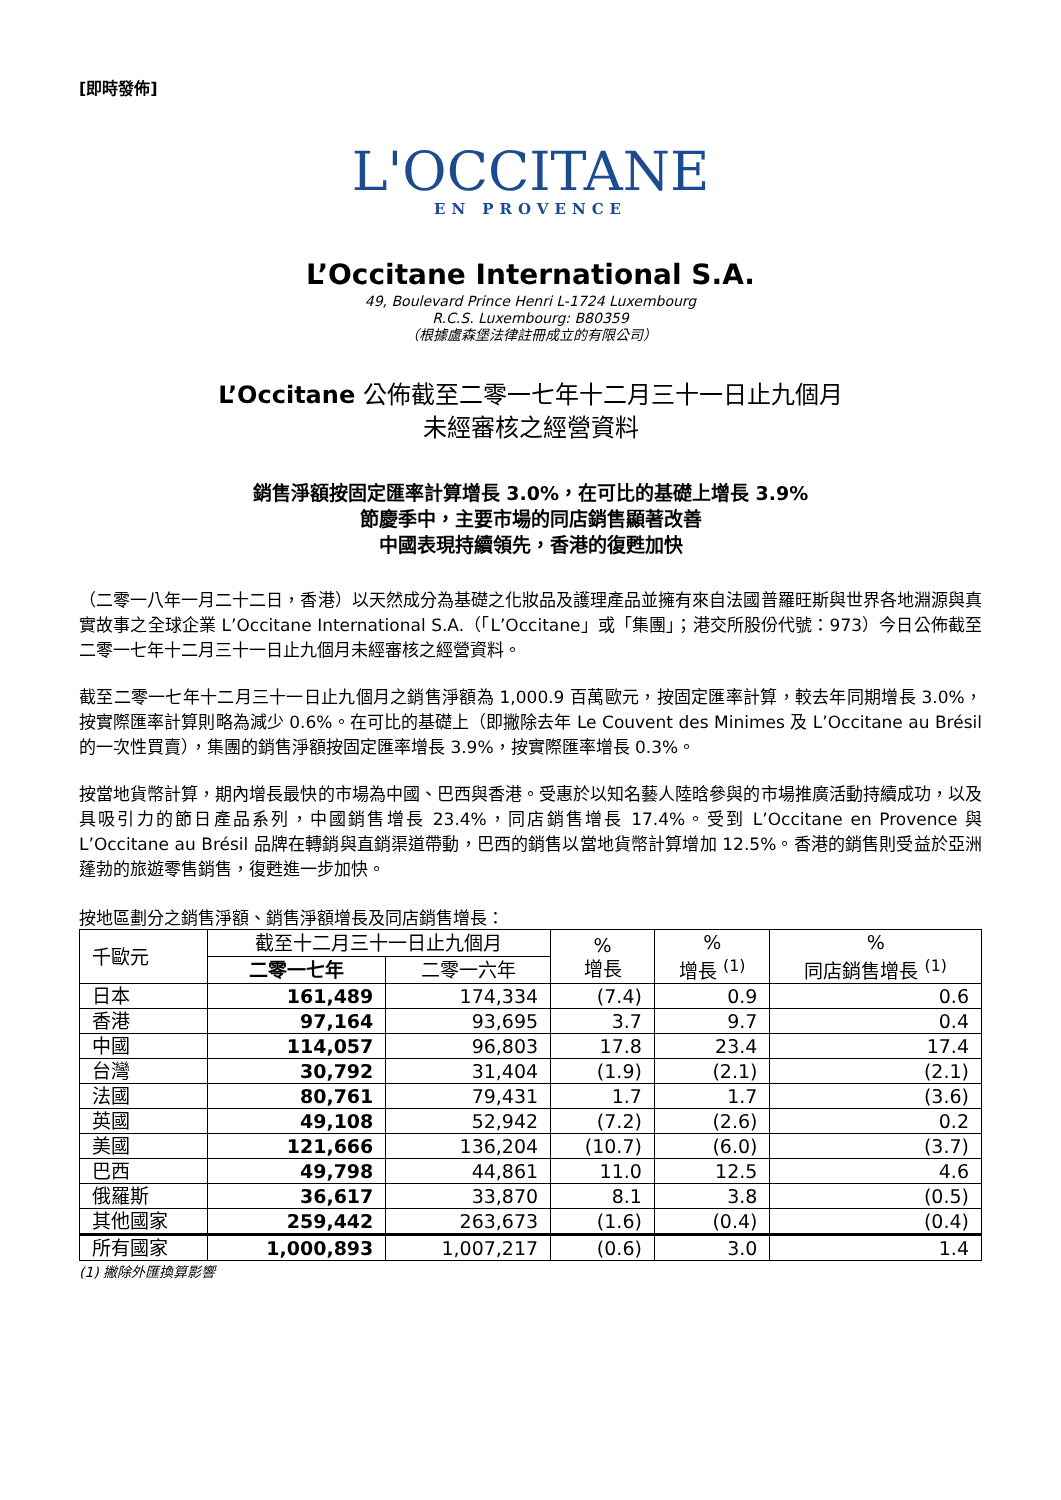[即時發佈]
L'OCCITANE
EN PROVENCE
L’Occitane International S.A.
49, Boulevard Prince Henri L-1724 Luxembourg
R.C.S. Luxembourg: B80359
（根據盧森堡法律註冊成立的有限公司）
L’Occitane 公佈截至二零一七年十二月三十一日止九個月
未經審核之經營資料
銷售淨額按固定匯率計算增長 3.0%，在可比的基礎上增長 3.9%
節慶季中，主要市場的同店銷售顯著改善
中國表現持續領先，香港的復甦加快
（二零一八年一月二十二日，香港）以天然成分為基礎之化妝品及護理產品並擁有來自法國普羅旺斯與世界各地淵源與真實故事之全球企業 L’Occitane International S.A.（「L’Occitane」或「集團」；港交所股份代號：973）今日公佈截至二零一七年十二月三十一日止九個月未經審核之經營資料。
截至二零一七年十二月三十一日止九個月之銷售淨額為 1,000.9 百萬歐元，按固定匯率計算，較去年同期增長 3.0%，按實際匯率計算則略為減少 0.6%。在可比的基礎上（即撇除去年 Le Couvent des Minimes 及 L’Occitane au Brésil 的一次性買賣），集團的銷售淨額按固定匯率增長 3.9%，按實際匯率增長 0.3%。
按當地貨幣計算，期內增長最快的市場為中國、巴西與香港。受惠於以知名藝人陸晗參與的市場推廣活動持續成功，以及具吸引力的節日產品系列，中國銷售增長 23.4%，同店銷售增長 17.4%。受到 L’Occitane en Provence 與 L’Occitane au Brésil 品牌在轉銷與直銷渠道帶動，巴西的銷售以當地貨幣計算增加 12.5%。香港的銷售則受益於亞洲蓬勃的旅遊零售銷售，復甦進一步加快。
按地區劃分之銷售淨額、銷售淨額增長及同店銷售增長：
| 千歐元 | 截至十二月三十一日止九個月 | | % 增長 | % 增長 <sup>(1)</sup> | % 同店銷售增長 <sup>(1)</sup> |
| --- | --- | --- | --- | --- | --- |
| | 二零一七年 | 二零一六年 | | | |
| 日本 | 161,489 | 174,334 | (7.4) | 0.9 | 0.6 |
| 香港 | 97,164 | 93,695 | 3.7 | 9.7 | 0.4 |
| 中國 | 114,057 | 96,803 | 17.8 | 23.4 | 17.4 |
| 台灣 | 30,792 | 31,404 | (1.9) | (2.1) | (2.1) |
| 法國 | 80,761 | 79,431 | 1.7 | 1.7 | (3.6) |
| 英國 | 49,108 | 52,942 | (7.2) | (2.6) | 0.2 |
| 美國 | 121,666 | 136,204 | (10.7) | (6.0) | (3.7) |
| 巴西 | 49,798 | 44,861 | 11.0 | 12.5 | 4.6 |
| 俄羅斯 | 36,617 | 33,870 | 8.1 | 3.8 | (0.5) |
| 其他國家 | 259,442 | 263,673 | (1.6) | (0.4) | (0.4) |
| 所有國家 | 1,000,893 | 1,007,217 | (0.6) | 3.0 | 1.4 |
(1) 撇除外匯換算影響